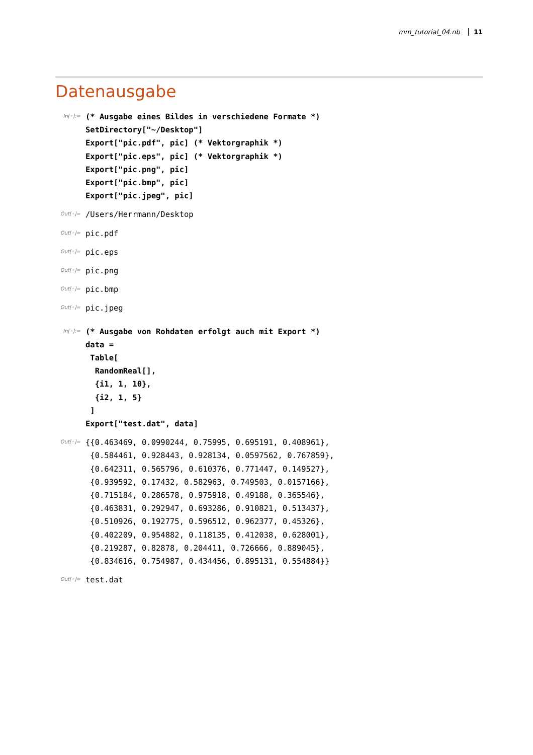mm_tutorial_04.nb 11
Datenausgabe
In[◦]:=
(* Ausgabe eines Bildes in verschiedene Formate *)
SetDirectory["~/Desktop"]
Export["pic.pdf", pic] (* Vektorgraphik *)
Export["pic.eps", pic] (* Vektorgraphik *)
Export["pic.png", pic]
Export["pic.bmp", pic]
Export["pic.jpeg", pic]
Out[◦]=
/Users/Herrmann/Desktop
Out[◦]=
pic.pdf
Out[◦]=
pic.eps
Out[◦]=
pic.png
Out[◦]=
pic.bmp
Out[◦]=
pic.jpeg
In[◦]:=
(* Ausgabe von Rohdaten erfolgt auch mit Export *)
data =
 Table[
  RandomReal[],
  {i1, 1, 10},
  {i2, 1, 5}
 ]
Export["test.dat", data]
Out[◦]=
{{0.463469, 0.0990244, 0.75995, 0.695191, 0.408961},
 {0.584461, 0.928443, 0.928134, 0.0597562, 0.767859},
 {0.642311, 0.565796, 0.610376, 0.771447, 0.149527},
 {0.939592, 0.17432, 0.582963, 0.749503, 0.0157166},
 {0.715184, 0.286578, 0.975918, 0.49188, 0.365546},
 {0.463831, 0.292947, 0.693286, 0.910821, 0.513437},
 {0.510926, 0.192775, 0.596512, 0.962377, 0.45326},
 {0.402209, 0.954882, 0.118135, 0.412038, 0.628001},
 {0.219287, 0.82878, 0.204411, 0.726666, 0.889045},
 {0.834616, 0.754987, 0.434456, 0.895131, 0.554884}}
Out[◦]=
test.dat